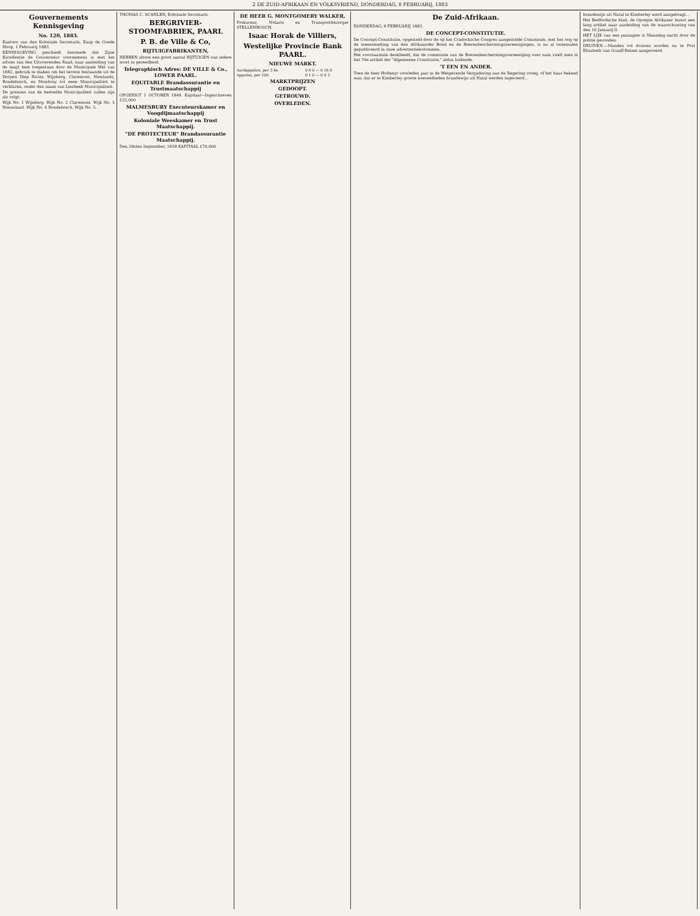2 DE ZUID-AFRIKAAN EN VOLKSVRIEND, DONDERDAG, 8 FEBRUARIJ, 1883
Gouvernements Kennisgeving
No. 120, 1883.
Kantoor van den Koloniale Secretaris, Kaap de Goede Hoop, 1 Februarij 1883.
KENNISGEVING geschiedt hiermede dat Zijne Excellentie de Gouverneur voornemens is met het advies van den Uitvoerenden Raad, naar aanleiding van de magt hem toegestaan door de Municipale Wet van 1882, gebruik te maken om het terrein bestaande uit de Dorpen Diep Rivier, Wijnberg, Claremont, Newlands, Rondebosch, en Mowbray tot eene Municipaliteit te verklaren, onder den naam van Liesbeek Municipaliteit.
De grenzen van de bedoelde Municipaliteit zullen zijn als volgt:
Wijk No. 1 Wijnberg. Wijk No. 2 Claremont. Wijk No. 3 Nieuwland. Wijk No. 4 Rondebosch. Wijk No. 5.
THOMAS C. SCANLEN, Koloniale Secretaris.
BERGRIVIER-STOOMFABRIEK, PAARL
P. B. de Ville & Co,
RIJTUIGFABRIKANTEN,
HEBBEN altoos een groot aantal RIJTUIGEN van iedere soort in gereedheid.
Telegraphisch Adres: DE VILLE & Co., LOWER PAARL.
EQUITABLE Brandassurantie en Trustmaatschappij
OPGERIGT 1 OCTOBER 1844. Kapitaal—Ingeschreven £25,000
MALMESBURY Executeurskamer en Voogdijmaatschappij
Koloniale Weeskamer en Trust Maatschappij.
"DE PROTECTEUR" Brandassurantie Maatschappij.
Den 29sten September, 1838 KAPITAAL £70,000
DE HEER G. MONTGOMERY WALKER,
Prokureur, Notaris en Transportbezorger STELLENBOSCH.
Isaac Horak de Villiers,
Westelijke Provincie Bank PAARL.
NIEUWE MARKT.
| Aardappelen, per 3 bs. | 0 6 0 — 0 16 0 |
| Appelen, per 100 | 0 1 0 — 0 4 3 |
MARKTPRIJZEN
GEDOOPT.
GETROUWD.
OVERLEDEN.
De Zuid-Afrikaan.
DONDERDAG, 8 FEBRUARIJ 1883.
DE CONCEPT-CONSTITUTIE.
De Concept-Constitutie, opgesteld door de op het Cradocksche Congres aangestelde Commissie, met het oog op de ineensmelting van den Afrikaander Bond en de Boerenbeschermingsvereenigingen, is nu al tweemalen gepubliceerd in onze advertentiekolommen.
Het voornaamste denkbeeld, dat de commissie van de Boerenbeschermingsvereeniging over nam vindt men in het 7de artikel der "Algemeene Constitutie," aldus luidende.
'T EEN EN ANDER.
Toen de heer Hofmeyr voorleden jaar in de Wetgevende Vergadering aan de Regering vroeg, of het haar bekend was, dat er te Kimberley groote hoeveelheden brandewijn uit Natal werden ingevoerd...
brandewijn uit Natal te Kimberley werd aangebragt...
Het Bedfordsche blad, de Opregte Afrikaner levert een lang artikel naar aanleiding van de waarschuwing van den 16 Januarij ll.
HET LIJK van een passagier is Maandag nacht door de politie gevonden.
DRUIVEN.—Manden vol druiven worden nu te Port Elizabeth van Graaff-Reinet aangevoerd.